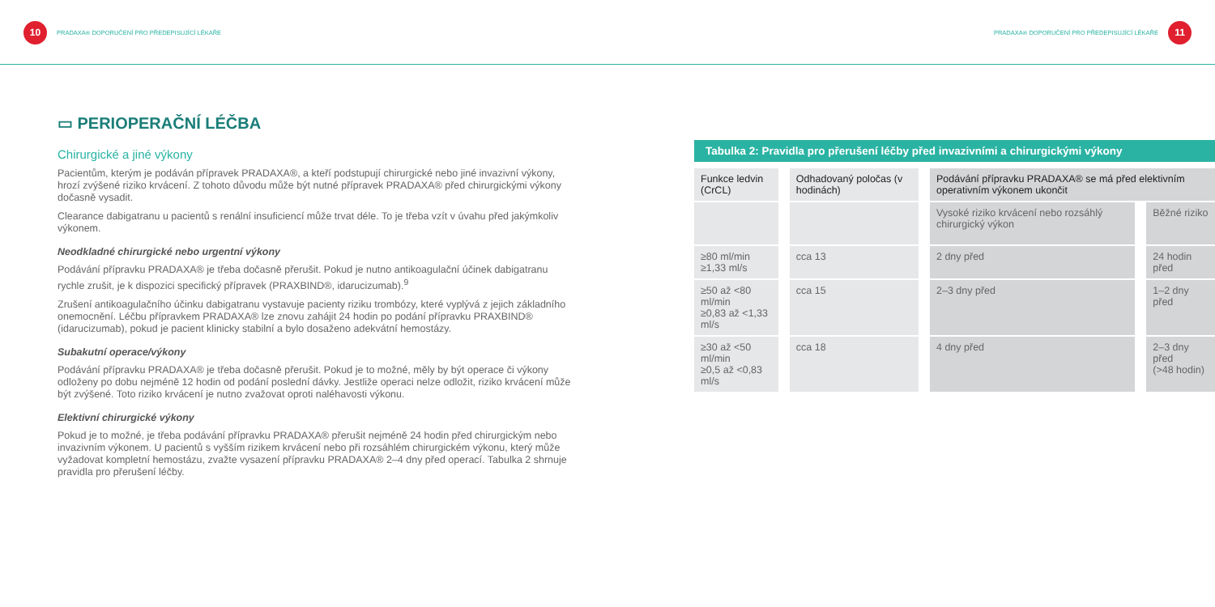10
PRADAXA® DOPORUČENÍ PRO PŘEDEPISUJÍCÍ LÉKAŘE
PRADAXA® DOPORUČENÍ PRO PŘEDEPISUJÍCÍ LÉKAŘE
11
▭ PERIOPERAČNÍ LÉČBA
Chirurgické a jiné výkony
Pacientům, kterým je podáván přípravek PRADAXA®, a kteří podstupují chirurgické nebo jiné invazivní výkony, hrozí zvýšené riziko krvácení. Z tohoto důvodu může být nutné přípravek PRADAXA® před chirurgickými výkony dočasně vysadit.
Clearance dabigatranu u pacientů s renální insuficiencí může trvat déle. To je třeba vzít v úvahu před jakýmkoliv výkonem.
Neodkladné chirurgické nebo urgentní výkony
Podávání přípravku PRADAXA® je třeba dočasně přerušit. Pokud je nutno antikoagulační účinek dabigatranu rychle zrušit, je k dispozici specifický přípravek (PRAXBIND®, idarucizumab).<sup>9</sup>
Zrušení antikoagulačního účinku dabigatranu vystavuje pacienty riziku trombózy, které vyplývá z jejich základního onemocnění. Léčbu přípravkem PRADAXA® lze znovu zahájit 24 hodin po podání přípravku PRAXBIND® (idarucizumab), pokud je pacient klinicky stabilní a bylo dosaženo adekvátní hemostázy.
Subakutní operace/výkony
Podávání přípravku PRADAXA® je třeba dočasně přerušit. Pokud je to možné, měly by být operace či výkony odloženy po dobu nejméně 12 hodin od podání poslední dávky. Jestliže operaci nelze odložit, riziko krvácení může být zvýšené. Toto riziko krvácení je nutno zvažovat oproti naléhavosti výkonu.
Elektivní chirurgické výkony
Pokud je to možné, je třeba podávání přípravku PRADAXA® přerušit nejméně 24 hodin před chirurgickým nebo invazivním výkonem. U pacientů s vyšším rizikem krvácení nebo při rozsáhlém chirurgickém výkonu, který může vyžadovat kompletní hemostázu, zvažte vysazení přípravku PRADAXA® 2–4 dny před operací. Tabulka 2 shrnuje pravidla pro přerušení léčby.
Tabulka 2: Pravidla pro přerušení léčby před invazivními a chirurgickými výkony
| Funkce ledvin (CrCL) | Odhadovaný poločas (v hodinách) | Podávání přípravku PRADAXA® se má před elektivním operativním výkonem ukončit | |
| --- | --- | --- | --- |
| | | Vysoké riziko krvácení nebo rozsáhlý chirurgický výkon | Běžné riziko |
| ≥80 ml/min ≥1,33 ml/s | cca 13 | 2 dny před | 24 hodin před |
| ≥50 až <80 ml/min ≥0,83 až <1,33 ml/s | cca 15 | 2–3 dny před | 1–2 dny před |
| ≥30 až <50 ml/min ≥0,5 až <0,83 ml/s | cca 18 | 4 dny před | 2–3 dny před (>48 hodin) |